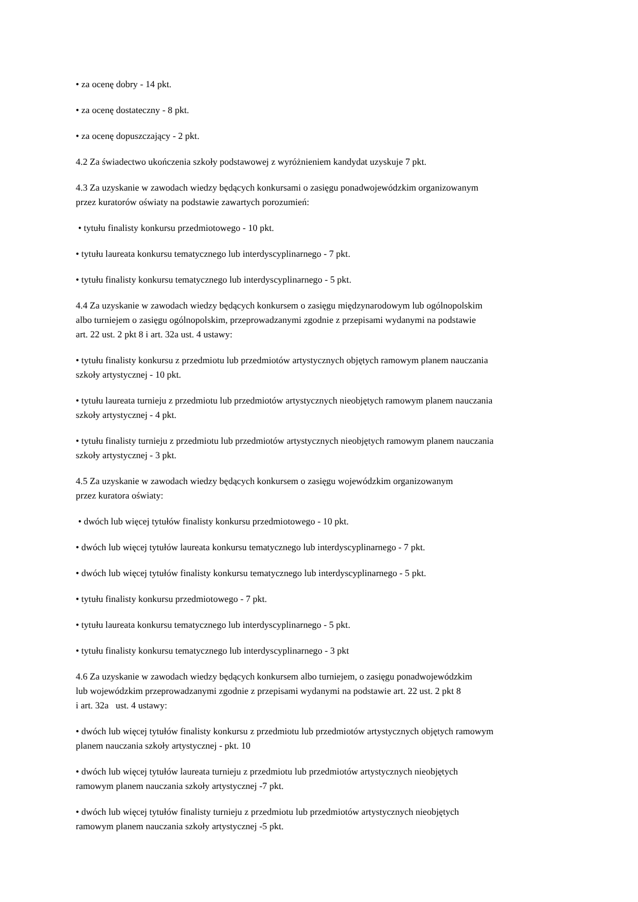• za ocenę dobry - 14 pkt.
• za ocenę dostateczny - 8 pkt.
• za ocenę dopuszczający - 2 pkt.
4.2 Za świadectwo ukończenia szkoły podstawowej z wyróżnieniem kandydat uzyskuje 7 pkt.
4.3 Za uzyskanie w zawodach wiedzy będących konkursami o zasięgu ponadwojewódzkim organizowanym
przez kuratorów oświaty na podstawie zawartych porozumień:
• tytułu finalisty konkursu przedmiotowego - 10 pkt.
• tytułu laureata konkursu tematycznego lub interdyscyplinarnego - 7 pkt.
• tytułu finalisty konkursu tematycznego lub interdyscyplinarnego - 5 pkt.
4.4 Za uzyskanie w zawodach wiedzy będących konkursem o zasięgu międzynarodowym lub ogólnopolskim
albo turniejem o zasięgu ogólnopolskim, przeprowadzanymi zgodnie z przepisami wydanymi na podstawie
art. 22 ust. 2 pkt 8 i art. 32a ust. 4 ustawy:
• tytułu finalisty konkursu z przedmiotu lub przedmiotów artystycznych objętych ramowym planem nauczania
szkoły artystycznej - 10 pkt.
• tytułu laureata turnieju z przedmiotu lub przedmiotów artystycznych nieobjętych ramowym planem nauczania
szkoły artystycznej - 4 pkt.
• tytułu finalisty turnieju z przedmiotu lub przedmiotów artystycznych nieobjętych ramowym planem nauczania
szkoły artystycznej - 3 pkt.
4.5 Za uzyskanie w zawodach wiedzy będących konkursem o zasięgu wojewódzkim organizowanym
przez kuratora oświaty:
• dwóch lub więcej tytułów finalisty konkursu przedmiotowego - 10 pkt.
• dwóch lub więcej tytułów laureata konkursu tematycznego lub interdyscyplinarnego - 7 pkt.
• dwóch lub więcej tytułów finalisty konkursu tematycznego lub interdyscyplinarnego - 5 pkt.
• tytułu finalisty konkursu przedmiotowego - 7 pkt.
• tytułu laureata konkursu tematycznego lub interdyscyplinarnego - 5 pkt.
• tytułu finalisty konkursu tematycznego lub interdyscyplinarnego - 3 pkt
4.6 Za uzyskanie w zawodach wiedzy będących konkursem albo turniejem, o zasięgu ponadwojewódzkim
lub wojewódzkim przeprowadzanymi zgodnie z przepisami wydanymi na podstawie art. 22 ust. 2 pkt 8
i art. 32a ust. 4 ustawy:
• dwóch lub więcej tytułów finalisty konkursu z przedmiotu lub przedmiotów artystycznych objętych ramowym
planem nauczania szkoły artystycznej - pkt. 10
• dwóch lub więcej tytułów laureata turnieju z przedmiotu lub przedmiotów artystycznych nieobjętych
ramowym planem nauczania szkoły artystycznej -7 pkt.
• dwóch lub więcej tytułów finalisty turnieju z przedmiotu lub przedmiotów artystycznych nieobjętych
ramowym planem nauczania szkoły artystycznej -5 pkt.